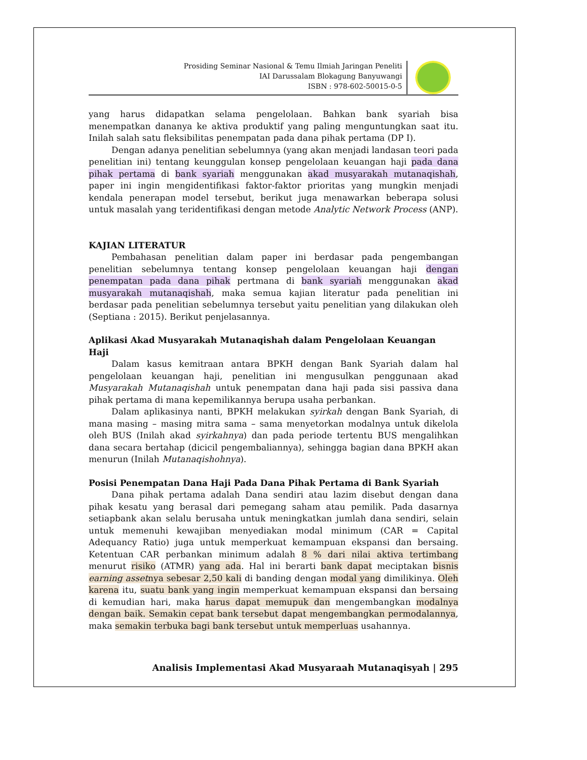Prosiding Seminar Nasional & Temu Ilmiah Jaringan Peneliti
IAI Darussalam Blokagung Banyuwangi
ISBN : 978-602-50015-0-5
yang harus didapatkan selama pengelolaan. Bahkan bank syariah bisa menempatkan dananya ke aktiva produktif yang paling menguntungkan saat itu. Inilah salah satu fleksibilitas penempatan pada dana pihak pertama (DP I).
Dengan adanya penelitian sebelumnya (yang akan menjadi landasan teori pada penelitian ini) tentang keunggulan konsep pengelolaan keuangan haji pada dana pihak pertama di bank syariah menggunakan akad musyarakah mutanaqishah, paper ini ingin mengidentifikasi faktor-faktor prioritas yang mungkin menjadi kendala penerapan model tersebut, berikut juga menawarkan beberapa solusi untuk masalah yang teridentifikasi dengan metode Analytic Network Process (ANP).
KAJIAN LITERATUR
Pembahasan penelitian dalam paper ini berdasar pada pengembangan penelitian sebelumnya tentang konsep pengelolaan keuangan haji dengan penempatan pada dana pihak pertmana di bank syariah menggunakan akad musyarakah mutanaqishah, maka semua kajian literatur pada penelitian ini berdasar pada penelitian sebelumnya tersebut yaitu penelitian yang dilakukan oleh (Septiana : 2015). Berikut penjelasannya.
Aplikasi Akad Musyarakah Mutanaqishah dalam Pengelolaan Keuangan Haji
Dalam kasus kemitraan antara BPKH dengan Bank Syariah dalam hal pengelolaan keuangan haji, penelitian ini mengusulkan penggunaan akad Musyarakah Mutanaqishah untuk penempatan dana haji pada sisi passiva dana pihak pertama di mana kepemilikannya berupa usaha perbankan.
Dalam aplikasinya nanti, BPKH melakukan syirkah dengan Bank Syariah, di mana masing – masing mitra sama – sama menyetorkan modalnya untuk dikelola oleh BUS (Inilah akad syirkahnya) dan pada periode tertentu BUS mengalihkan dana secara bertahap (dicicil pengembaliannya), sehingga bagian dana BPKH akan menurun (Inilah Mutanaqishohnya).
Posisi Penempatan Dana Haji Pada Dana Pihak Pertama di Bank Syariah
Dana pihak pertama adalah Dana sendiri atau lazim disebut dengan dana pihak kesatu yang berasal dari pemegang saham atau pemilik. Pada dasarnya setiapbank akan selalu berusaha untuk meningkatkan jumlah dana sendiri, selain untuk memenuhi kewajiban menyediakan modal minimum (CAR = Capital Adequancy Ratio) juga untuk memperkuat kemampuan ekspansi dan bersaing. Ketentuan CAR perbankan minimum adalah 8 % dari nilai aktiva tertimbang menurut risiko (ATMR) yang ada. Hal ini berarti bank dapat meciptakan bisnis earning assetnya sebesar 2,50 kali di banding dengan modal yang dimilikinya. Oleh karena itu, suatu bank yang ingin memperkuat kemampuan ekspansi dan bersaing di kemudian hari, maka harus dapat memupuk dan mengembangkan modalnya dengan baik. Semakin cepat bank tersebut dapat mengembangkan permodalannya, maka semakin terbuka bagi bank tersebut untuk memperluas usahannya.
Analisis Implementasi Akad Musyaraah Mutanaqisyah | 295